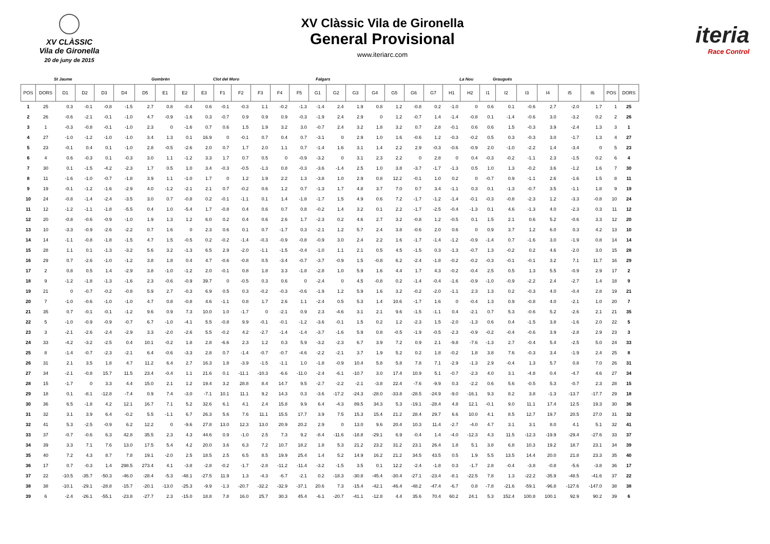XV CLÀSSIC
Vila de Gironella
20 de juny de 2015
XV Clàssic Vila de Gironella
General Provisional
www.iteriarc.com
iteria
Race Control
St Jaume Gombrèn Clot del Moro Falgars La Nou Graugués
| POS | DORS | D1 | D2 | D3 | D4 | D5 | E1 | E2 | E3 | F1 | F2 | F3 | F4 | F5 | G1 | G2 | G3 | G4 | G5 | G6 | G7 | H1 | H2 | I1 | I2 | I3 | I4 | I5 | I6 | POS | DORS |
| --- | --- | --- | --- | --- | --- | --- | --- | --- | --- | --- | --- | --- | --- | --- | --- | --- | --- | --- | --- | --- | --- | --- | --- | --- | --- | --- | --- | --- | --- | --- | --- |
| 1 | 25 | 0.3 | -0.1 | -0.8 | -1.5 | 2.7 | 0.8 | -0.4 | 0.6 | -0.1 | -0.3 | 1.1 | -0.2 | -1.3 | -1.4 | 2.4 | 1.9 | 0.8 | 1.2 | -0.8 | 0.2 | -1.0 | 0 | 0.6 | 0.1 | -0.6 | 2.7 | -2.0 | 1.7 | 1 | 25 |
| 2 | 26 | -0.6 | -2.1 | -0.1 | -1.0 | 4.7 | -0.9 | -1.6 | 0.3 | -0.7 | 0.9 | 0.9 | 0.9 | -0.3 | -1.9 | 2.4 | 2.9 | 0 | 1.2 | -0.7 | 1.4 | -1.4 | -0.8 | 0.1 | -1.4 | -0.6 | 3.0 | -3.2 | 0.2 | 2 | 26 |
| 3 | 1 | -0.3 | -0.8 | -0.1 | -1.0 | 2.3 | 0 | -1.6 | 0.7 | 0.6 | 1.5 | 1.9 | 3.2 | 3.0 | -0.7 | 2.4 | 3.2 | 1.8 | 3.2 | 0.7 | 2.8 | -0.1 | 0.6 | 0.6 | 1.5 | -0.3 | 3.9 | -2.4 | 1.3 | 3 | 1 |
| 4 | 27 | -1.0 | -1.2 | -1.0 | -1.0 | 3.4 | 1.3 | 0.1 | 16.9 | 0 | -0.1 | 0.7 | 0.4 | 0.7 | -3.1 | 0 | 2.9 | 1.0 | 1.6 | -0.6 | 1.2 | -0.3 | -0.2 | 0.5 | 0.3 | -0.3 | 3.0 | -1.7 | 1.3 | 4 | 27 |
| 5 | 23 | -0.1 | 0.4 | 0.1 | -1.0 | 2.8 | -0.5 | -2.6 | 2.0 | 0.7 | 1.7 | 2.0 | 1.1 | 0.7 | -1.4 | 1.6 | 3.1 | 1.4 | 2.2 | 2.9 | -0.3 | -0.6 | -0.9 | 2.0 | -1.0 | -2.2 | 1.4 | -3.4 | 0 | 5 | 23 |
| 6 | 4 | 0.6 | -0.3 | 0.1 | -0.3 | 3.0 | 1.1 | -1.2 | 3.3 | 1.7 | 0.7 | 0.5 | 0 | -0.9 | -3.2 | 0 | 3.1 | 2.3 | 2.2 | 0 | 2.8 | 0 | 0.4 | -0.3 | -0.2 | -1.1 | 2.3 | -1.5 | 0.2 | 6 | 4 |
| 7 | 30 | 0.1 | -1.5 | -4.2 | -2.3 | 1.7 | 0.5 | 1.0 | 3.4 | -0.3 | -0.5 | -1.3 | 0.8 | -0.3 | -3.6 | -1.4 | 2.5 | 1.0 | 3.8 | -3.7 | -1.7 | -1.3 | 0.5 | 1.0 | 1.3 | -0.2 | 3.6 | -1.2 | 1.6 | 7 | 30 |
| 8 | 11 | -1.6 | -1.0 | -0.7 | -1.8 | 3.9 | 1.1 | -1.0 | 1.7 | 0 | 1.2 | 1.9 | 2.2 | 1.3 | -3.8 | 1.0 | 2.9 | 0.8 | 12.2 | -0.1 | 1.0 | 0.2 | 0 | -0.7 | 0.9 | -1.1 | 2.6 | -1.6 | 1.5 | 8 | 11 |
| 9 | 19 | -0.1 | -1.2 | -1.6 | -2.9 | 4.0 | -1.2 | -2.1 | 2.1 | 0.7 | -0.2 | 0.6 | 1.2 | 0.7 | -1.3 | 1.7 | 4.8 | 3.7 | 7.0 | 0.7 | 3.4 | -1.1 | 0.3 | 0.1 | -1.3 | -0.7 | 3.5 | -1.1 | 1.8 | 9 | 19 |
| 10 | 24 | -0.8 | -1.4 | -2.4 | -3.5 | 3.0 | 0.7 | -0.8 | 0.2 | -0.1 | -1.1 | 0.1 | 1.4 | -1.8 | -1.7 | 1.5 | 4.9 | 0.6 | 7.2 | -1.7 | -1.2 | -1.4 | -0.1 | -0.3 | -0.8 | -2.3 | 1.2 | -3.3 | -0.8 | 10 | 24 |
| 11 | 12 | -1.2 | -1.1 | -1.8 | -5.5 | 0.4 | 1.0 | -5.4 | 1.7 | -0.8 | 0.4 | 0.6 | 0.7 | 0.8 | -0.2 | 1.4 | 3.2 | 0.1 | 2.2 | -1.7 | -2.5 | -0.4 | -1.3 | 0.1 | 4.6 | -1.3 | 4.0 | -2.3 | 0.3 | 11 | 12 |
| 12 | 20 | -0.8 | -0.6 | -0.9 | -1.0 | 1.9 | 1.3 | 1.2 | 6.0 | 0.2 | 0.4 | 0.6 | 2.6 | 1.7 | -2.3 | 0.2 | 4.6 | 2.7 | 3.2 | -0.8 | 1.2 | -0.5 | 0.1 | 1.5 | 2.1 | 0.6 | 5.2 | -0.6 | 3.3 | 12 | 20 |
| 13 | 10 | -3.3 | -0.9 | -2.6 | -2.2 | 0.7 | 1.6 | 0 | 2.3 | 0.6 | 0.1 | 0.7 | -1.7 | 0.3 | -2.1 | 1.2 | 5.7 | 2.4 | 3.8 | -0.6 | 2.0 | 0.6 | 0 | 0.9 | 3.7 | 1.2 | 6.0 | 0.3 | 4.2 | 13 | 10 |
| 14 | 14 | -1.1 | -0.8 | -1.8 | -1.5 | 4.7 | 1.5 | -0.5 | 0.2 | -0.2 | -1.4 | -0.3 | -0.9 | -0.8 | -0.9 | 3.0 | 2.4 | 2.2 | 1.6 | -1.7 | -1.4 | -1.2 | -0.9 | -1.4 | 0.7 | -1.6 | 3.0 | -1.9 | 0.8 | 14 | 14 |
| 15 | 28 | 1.1 | 0.1 | -1.3 | -3.2 | 5.6 | 3.2 | -1.3 | 6.5 | 2.9 | -2.0 | -1.1 | -1.5 | -0.4 | -1.0 | 1.1 | 2.1 | 0.5 | 4.5 | -1.5 | 0.3 | -1.3 | -0.7 | 1.3 | -0.2 | 0.2 | 4.6 | -2.0 | 3.0 | 15 | 28 |
| 16 | 29 | 0.7 | -2.6 | -1.0 | -1.2 | 3.8 | 1.8 | 0.4 | 4.7 | -0.6 | -0.8 | 0.5 | -3.4 | -0.7 | -3.7 | -0.9 | 1.5 | -0.8 | 6.2 | -2.4 | -1.8 | -0.2 | -0.2 | -0.3 | -0.1 | -0.1 | 3.2 | 7.1 | 11.7 | 16 | 29 |
| 17 | 2 | 0.8 | 0.5 | 1.4 | -2.9 | 3.8 | -1.0 | -1.2 | 2.0 | -0.1 | 0.8 | 1.8 | 3.3 | -1.8 | -2.8 | 1.0 | 5.9 | 1.6 | 4.4 | 1.7 | 4.3 | -0.2 | -0.4 | 2.5 | 0.5 | 1.3 | 5.5 | -0.9 | 2.9 | 17 | 2 |
| 18 | 9 | -1.2 | -1.8 | -1.3 | -1.6 | 2.3 | -0.6 | -0.9 | 39.7 | 0 | -0.5 | 0.3 | 0.6 | 0 | -2.4 | 0 | 4.5 | -0.8 | 0.2 | -1.4 | -0.4 | -1.6 | -0.9 | -1.0 | -0.9 | -2.2 | 2.4 | -2.7 | 1.4 | 18 | 9 |
| 19 | 21 | 0 | -0.7 | -0.2 | -0.8 | 5.9 | 2.7 | -0.3 | 6.9 | 0.5 | 0.3 | -0.2 | -0.3 | -0.6 | -1.9 | 1.2 | 5.9 | 1.6 | 3.2 | -0.2 | -2.0 | -1.1 | 2.3 | 1.3 | 0.2 | -0.3 | 4.0 | -0.4 | 2.8 | 19 | 21 |
| 20 | 7 | -1.0 | -0.6 | -1.0 | -1.0 | 4.7 | 0.8 | -0.8 | 4.6 | -1.1 | 0.8 | 1.7 | 2.6 | 1.1 | -2.4 | 0.5 | 5.3 | 1.4 | 10.6 | -1.7 | 1.6 | 0 | -0.4 | 1.3 | 0.9 | -0.8 | 4.0 | -2.1 | 1.0 | 20 | 7 |
| 21 | 35 | 0.7 | -0.1 | -0.1 | -1.2 | 9.6 | 0.9 | 7.3 | 10.0 | 1.0 | -1.7 | 0 | -2.1 | 0.9 | 2.3 | -4.6 | 3.1 | 2.1 | 9.6 | -1.5 | -1.1 | 0.4 | -2.1 | 0.7 | 5.3 | -0.6 | 5.2 | -2.6 | 2.1 | 21 | 35 |
| 22 | 5 | -1.0 | -0.9 | -0.9 | -0.7 | 6.7 | -1.0 | -4.1 | 5.5 | -0.8 | 9.9 | -0.1 | -0.1 | -1.2 | -3.6 | -0.1 | 1.5 | 0.2 | 1.2 | -2.3 | 1.5 | -2.0 | -1.3 | 0.6 | 0.4 | -1.5 | 3.8 | -1.6 | 2.0 | 22 | 5 |
| 23 | 3 | -2.1 | -2.6 | -2.4 | -2.9 | 3.3 | -2.0 | -2.6 | 5.5 | -0.2 | 4.2 | -2.7 | -1.4 | -1.4 | -3.7 | -1.6 | 5.9 | 0.8 | -0.5 | -1.9 | -0.5 | -2.3 | -0.9 | -0.2 | -0.4 | -0.6 | 3.9 | -2.8 | 2.9 | 23 | 3 |
| 24 | 33 | -4.2 | -3.2 | -2.5 | 0.4 | 10.1 | -0.2 | 1.8 | 2.8 | -6.6 | 2.3 | 1.2 | 0.3 | 5.9 | -3.2 | -2.3 | 6.7 | 3.9 | 7.2 | 0.9 | 2.1 | -9.8 | -7.6 | -1.3 | 2.7 | -0.4 | 5.4 | -2.5 | 5.0 | 24 | 33 |
| 25 | 8 | -1.4 | -0.7 | -2.3 | -2.1 | 6.4 | -0.6 | -3.3 | 2.8 | 0.7 | -1.4 | -0.7 | -0.7 | -4.6 | -2.2 | -2.1 | 3.7 | 1.9 | 5.2 | 0.2 | 1.8 | -0.2 | 1.8 | 3.8 | 7.6 | -0.3 | 3.4 | -1.9 | 2.4 | 25 | 8 |
| 26 | 31 | 2.1 | 3.5 | 1.8 | 4.7 | 11.2 | 6.4 | 2.7 | 16.3 | 1.8 | -3.9 | -1.5 | -1.1 | 1.0 | -1.8 | -0.9 | 10.4 | 5.8 | 5.8 | 7.8 | 7.1 | -2.9 | -1.3 | 2.9 | -0.4 | 1.3 | 5.7 | 0.8 | 7.0 | 26 | 31 |
| 27 | 34 | -2.1 | -0.8 | 15.7 | 11.5 | 23.4 | -0.4 | 1.1 | 21.6 | 0.1 | -11.1 | -10.3 | -6.6 | -11.0 | -2.4 | -6.1 | -10.7 | 3.0 | 17.4 | 10.9 | 5.1 | -0.7 | -2.3 | 4.0 | 3.1 | -4.8 | 0.4 | -4.7 | 4.6 | 27 | 34 |
| 28 | 15 | -1.7 | 0 | 3.3 | 4.4 | 15.0 | 2.1 | 1.2 | 19.4 | 3.2 | 28.8 | 8.4 | 14.7 | 9.5 | -2.7 | -2.2 | -2.1 | -3.8 | 22.4 | -7.6 | -9.9 | 0.3 | -2.2 | 0.6 | 5.6 | -0.5 | 5.3 | -0.7 | 2.3 | 28 | 15 |
| 29 | 18 | 0.1 | -8.1 | -12.8 | -7.4 | 0.9 | 7.4 | -3.0 | -7.1 | 10.1 | 11.1 | 9.2 | 14.3 | 0.3 | -3.6 | -17.2 | -24.3 | -28.0 | -33.8 | -28.5 | -24.9 | -9.0 | -16.1 | 9.3 | 8.2 | 3.8 | -1.3 | -13.7 | -17.7 | 29 | 18 |
| 30 | 36 | 6.5 | -1.8 | 4.2 | 12.1 | 16.7 | 7.1 | 5.2 | 32.6 | 6.1 | 4.1 | 2.4 | 15.8 | 9.9 | 6.4 | -4.3 | 89.5 | 34.3 | 5.3 | -19.1 | -28.4 | 4.8 | 12.1 | -0.1 | 9.0 | 11.1 | 17.4 | 12.5 | 19.3 | 30 | 36 |
| 31 | 32 | 3.1 | 3.9 | 6.4 | -0.2 | 5.5 | -1.1 | 6.7 | 26.3 | 5.6 | 7.6 | 11.1 | 15.5 | 17.7 | 3.9 | 7.5 | 15.3 | 15.4 | 21.2 | 28.4 | 29.7 | 6.6 | 10.0 | 4.1 | 8.5 | 12.7 | 19.7 | 20.5 | 27.0 | 31 | 32 |
| 32 | 41 | 5.3 | -2.5 | -0.9 | 6.2 | 12.2 | 0 | -9.6 | 27.8 | 13.0 | 12.3 | 13.0 | 20.9 | 20.2 | 2.9 | 0 | 13.0 | 9.6 | 20.4 | 10.3 | 11.4 | -2.7 | -4.0 | 4.7 | 3.1 | 3.1 | 8.0 | 4.1 | 5.1 | 32 | 41 |
| 33 | 37 | -0.7 | -0.6 | 6.3 | 42.8 | 35.5 | 2.3 | 4.3 | 44.6 | 0.9 | -1.0 | 2.5 | 7.3 | 9.2 | -8.4 | -11.6 | -18.8 | -29.1 | 6.9 | -0.4 | 1.4 | -4.0 | -12.3 | 4.3 | 11.5 | -12.3 | -19.9 | -29.4 | -27.6 | 33 | 37 |
| 34 | 39 | 3.3 | 7.1 | 7.6 | 13.0 | 17.5 | 5.4 | 4.2 | 20.0 | 3.6 | 6.3 | 7.2 | 10.7 | 18.2 | 1.8 | 5.3 | 21.2 | 23.2 | 31.2 | 23.1 | 26.4 | 1.8 | 5.1 | 3.8 | 6.8 | 10.3 | 19.2 | 18.7 | 23.1 | 34 | 39 |
| 35 | 40 | 7.2 | 4.3 | 8.7 | 7.8 | 19.1 | -2.0 | 2.5 | 18.5 | 2.5 | 6.5 | 8.5 | 19.9 | 25.4 | 1.4 | 5.2 | 14.9 | 16.2 | 21.2 | 34.5 | 43.5 | 0.5 | 1.9 | 5.5 | 13.5 | 14.4 | 20.0 | 21.8 | 23.3 | 35 | 40 |
| 36 | 17 | 0.7 | -0.3 | 1.4 | 298.5 | 273.4 | 4.1 | -3.8 | -2.8 | -0.2 | -1.7 | -2.8 | -11.2 | -11.4 | -3.2 | -1.5 | 3.5 | 0.1 | 12.2 | -2.4 | -1.8 | 0.3 | -1.7 | 2.8 | -0.4 | -3.8 | -0.8 | -5.6 | -3.8 | 36 | 17 |
| 37 | 22 | -10.5 | -35.7 | -50.3 | -46.0 | -28.4 | -5.3 | -48.1 | -27.5 | 11.9 | 1.3 | -4.3 | -6.7 | -2.1 | 0.2 | -18.3 | -30.8 | -45.4 | -30.4 | -27.1 | -23.4 | -8.1 | -22.5 | 7.8 | 1.3 | -22.2 | -35.9 | -48.5 | -41.6 | 37 | 22 |
| 38 | 38 | -10.1 | -29.1 | -28.8 | -15.7 | -20.1 | -13.0 | -25.3 | -9.9 | -1.3 | -20.7 | -32.2 | -32.9 | -37.1 | 20.6 | 7.3 | -15.4 | -42.1 | -46.4 | -48.2 | -47.4 | -6.7 | 0.8 | -7.8 | -21.6 | -59.1 | -96.8 | -127.6 | -147.0 | 38 | 38 |
| 39 | 6 | -2.4 | -26.1 | -55.1 | -23.8 | -27.7 | 2.3 | -15.0 | 18.8 | 7.8 | 16.0 | 25.7 | 30.3 | 45.4 | -6.1 | -20.7 | -41.1 | -12.8 | 4.4 | 35.6 | 70.4 | 60.2 | 24.1 | 5.3 | 152.4 | 100.8 | 100.1 | 92.9 | 90.2 | 39 | 6 |